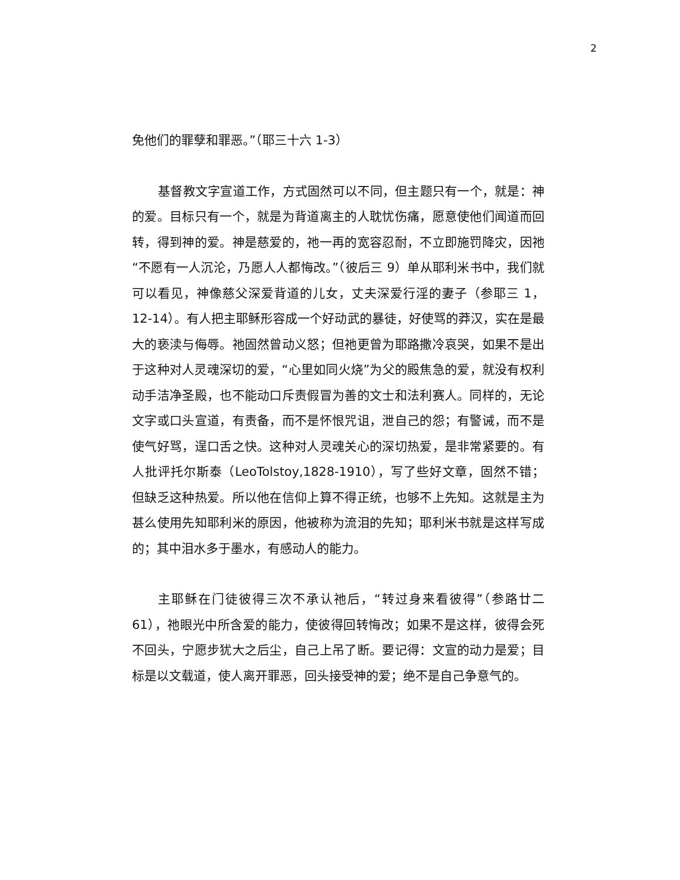2
免他们的罪孽和罪恶。”（耶三十六 1-3）
基督教文字宣道工作，方式固然可以不同，但主题只有一个，就是：神的爱。目标只有一个，就是为背道离主的人耽忧伤痛，愿意使他们闻道而回转，得到神的爱。神是慈爱的，祂一再的宽容忍耐，不立即施罚降灾，因祂“不愿有一人沉沦，乃愿人人都悔改。”（彼后三 9）单从耶利米书中，我们就可以看见，神像慈父深爱背道的儿女，丈夫深爱行淫的妻子（参耶三 1，12-14）。有人把主耶稣形容成一个好动武的暴徒，好使骂的莽汉，实在是最大的亵渎与侮辱。祂固然曾动义怒；但祂更曾为耶路撒冷哀哭，如果不是出于这种对人灵魂深切的爱，“心里如同火烧”为父的殿焦急的爱，就没有权利动手洁净圣殿，也不能动口斥责假冒为善的文士和法利赛人。同样的，无论文字或口头宣道，有责备，而不是怀恨咒诅，泄自己的怨；有警诫，而不是使气好骂，逞口舌之快。这种对人灵魂关心的深切热爱，是非常紧要的。有人批评托尔斯泰（LeoTolstoy,1828-1910），写了些好文章，固然不错；但缺乏这种热爱。所以他在信仰上算不得正统，也够不上先知。这就是主为甚么使用先知耶利米的原因，他被称为流泪的先知；耶利米书就是这样写成的；其中泪水多于墨水，有感动人的能力。
主耶稣在门徒彼得三次不承认祂后，“转过身来看彼得”（参路廿二 61），祂眼光中所含爱的能力，使彼得回转悔改；如果不是这样，彼得会死不回头，宁愿步犹大之后尘，自己上吊了断。要记得：文宣的动力是爱；目标是以文载道，使人离开罪恶，回头接受神的爱；绝不是自己争意气的。